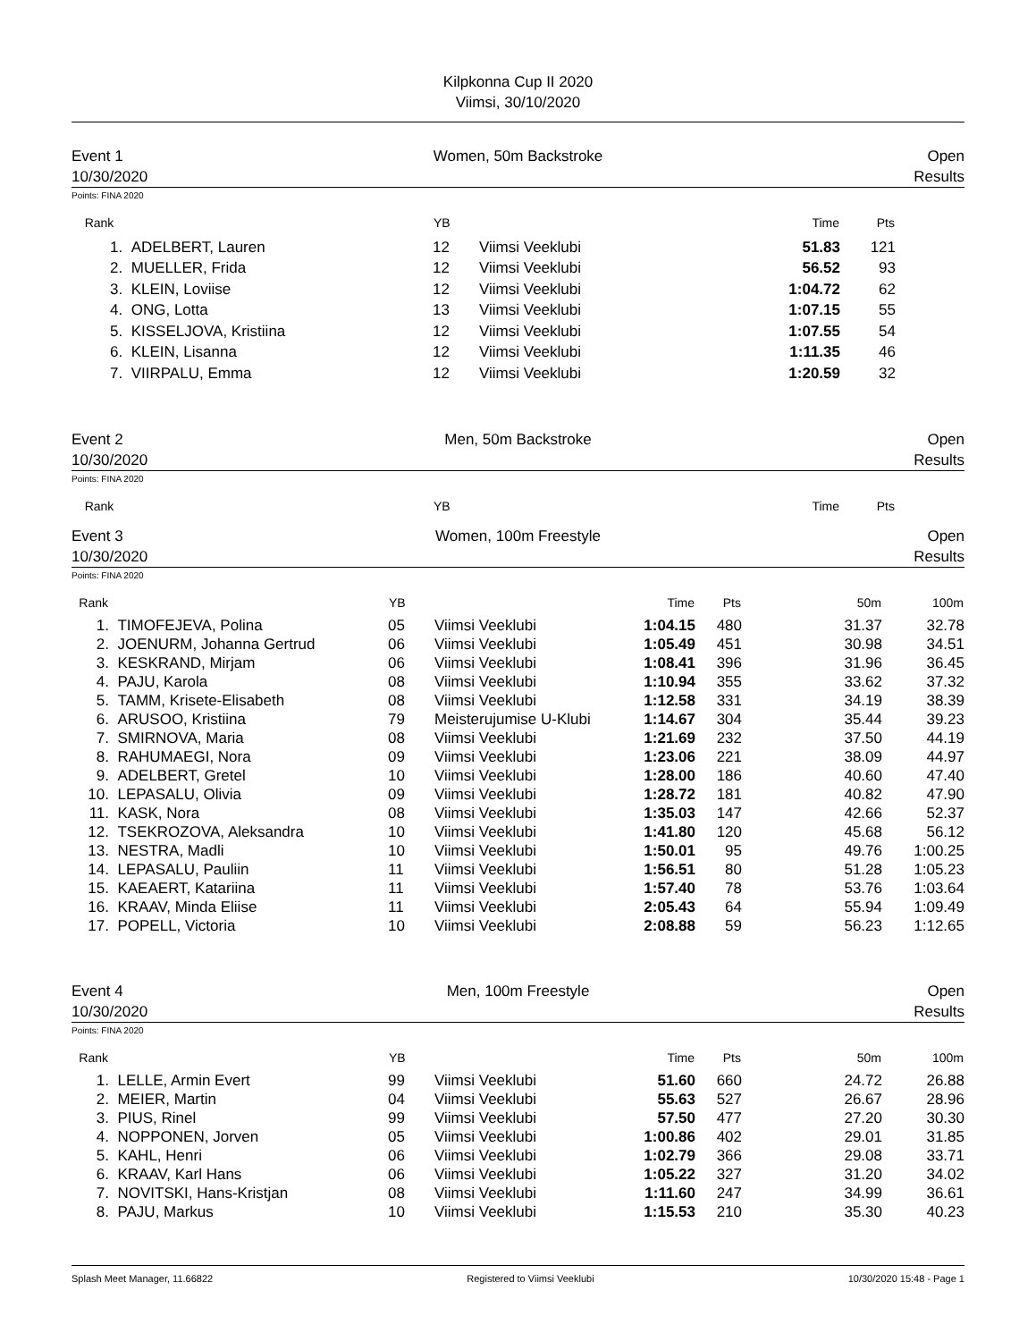Kilpkonna Cup II 2020
Viimsi, 30/10/2020
Event 1
10/30/2020
Women, 50m Backstroke
Open
Results
Points: FINA 2020
| Rank | | YB | | Time | Pts | |
| --- | --- | --- | --- | --- | --- | --- |
| 1. | ADELBERT, Lauren | 12 | Viimsi Veeklubi | 51.83 | 121 | |
| 2. | MUELLER, Frida | 12 | Viimsi Veeklubi | 56.52 | 93 | |
| 3. | KLEIN, Loviise | 12 | Viimsi Veeklubi | 1:04.72 | 62 | |
| 4. | ONG, Lotta | 13 | Viimsi Veeklubi | 1:07.15 | 55 | |
| 5. | KISSELJOVA, Kristiina | 12 | Viimsi Veeklubi | 1:07.55 | 54 | |
| 6. | KLEIN, Lisanna | 12 | Viimsi Veeklubi | 1:11.35 | 46 | |
| 7. | VIIRPALU, Emma | 12 | Viimsi Veeklubi | 1:20.59 | 32 | |
Event 2
10/30/2020
Men, 50m Backstroke
Open
Results
Points: FINA 2020
| Rank | | YB | | Time | Pts | |
| --- | --- | --- | --- | --- | --- | --- |
Event 3
10/30/2020
Women, 100m Freestyle
Open
Results
Points: FINA 2020
| Rank | | YB | | Time | Pts | 50m | 100m |
| --- | --- | --- | --- | --- | --- | --- | --- |
| 1. | TIMOFEJEVA, Polina | 05 | Viimsi Veeklubi | 1:04.15 | 480 | 31.37 | 32.78 |
| 2. | JOENURM, Johanna Gertrud | 06 | Viimsi Veeklubi | 1:05.49 | 451 | 30.98 | 34.51 |
| 3. | KESKRAND, Mirjam | 06 | Viimsi Veeklubi | 1:08.41 | 396 | 31.96 | 36.45 |
| 4. | PAJU, Karola | 08 | Viimsi Veeklubi | 1:10.94 | 355 | 33.62 | 37.32 |
| 5. | TAMM, Krisete-Elisabeth | 08 | Viimsi Veeklubi | 1:12.58 | 331 | 34.19 | 38.39 |
| 6. | ARUSOO, Kristiina | 79 | Meisterujumise U-Klubi | 1:14.67 | 304 | 35.44 | 39.23 |
| 7. | SMIRNOVA, Maria | 08 | Viimsi Veeklubi | 1:21.69 | 232 | 37.50 | 44.19 |
| 8. | RAHUMAEGI, Nora | 09 | Viimsi Veeklubi | 1:23.06 | 221 | 38.09 | 44.97 |
| 9. | ADELBERT, Gretel | 10 | Viimsi Veeklubi | 1:28.00 | 186 | 40.60 | 47.40 |
| 10. | LEPASALU, Olivia | 09 | Viimsi Veeklubi | 1:28.72 | 181 | 40.82 | 47.90 |
| 11. | KASK, Nora | 08 | Viimsi Veeklubi | 1:35.03 | 147 | 42.66 | 52.37 |
| 12. | TSEKROZOVA, Aleksandra | 10 | Viimsi Veeklubi | 1:41.80 | 120 | 45.68 | 56.12 |
| 13. | NESTRA, Madli | 10 | Viimsi Veeklubi | 1:50.01 | 95 | 49.76 | 1:00.25 |
| 14. | LEPASALU, Pauliin | 11 | Viimsi Veeklubi | 1:56.51 | 80 | 51.28 | 1:05.23 |
| 15. | KAEAERT, Katariina | 11 | Viimsi Veeklubi | 1:57.40 | 78 | 53.76 | 1:03.64 |
| 16. | KRAAV, Minda Eliise | 11 | Viimsi Veeklubi | 2:05.43 | 64 | 55.94 | 1:09.49 |
| 17. | POPELL, Victoria | 10 | Viimsi Veeklubi | 2:08.88 | 59 | 56.23 | 1:12.65 |
Event 4
10/30/2020
Men, 100m Freestyle
Open
Results
Points: FINA 2020
| Rank | | YB | | Time | Pts | 50m | 100m |
| --- | --- | --- | --- | --- | --- | --- | --- |
| 1. | LELLE, Armin Evert | 99 | Viimsi Veeklubi | 51.60 | 660 | 24.72 | 26.88 |
| 2. | MEIER, Martin | 04 | Viimsi Veeklubi | 55.63 | 527 | 26.67 | 28.96 |
| 3. | PIUS, Rinel | 99 | Viimsi Veeklubi | 57.50 | 477 | 27.20 | 30.30 |
| 4. | NOPPONEN, Jorven | 05 | Viimsi Veeklubi | 1:00.86 | 402 | 29.01 | 31.85 |
| 5. | KAHL, Henri | 06 | Viimsi Veeklubi | 1:02.79 | 366 | 29.08 | 33.71 |
| 6. | KRAAV, Karl Hans | 06 | Viimsi Veeklubi | 1:05.22 | 327 | 31.20 | 34.02 |
| 7. | NOVITSKI, Hans-Kristjan | 08 | Viimsi Veeklubi | 1:11.60 | 247 | 34.99 | 36.61 |
| 8. | PAJU, Markus | 10 | Viimsi Veeklubi | 1:15.53 | 210 | 35.30 | 40.23 |
Splash Meet Manager, 11.66822 Registered to Viimsi Veeklubi 10/30/2020 15:48 - Page 1